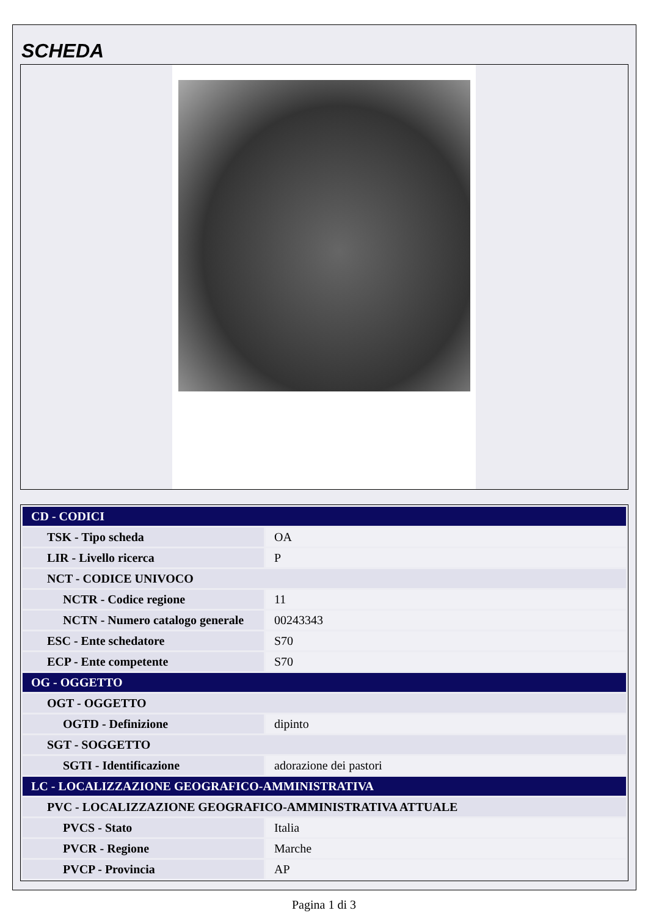SCHEDA
| CD - CODICI | |
| TSK - Tipo scheda | OA |
| LIR - Livello ricerca | P |
| NCT - CODICE UNIVOCO | |
| NCTR - Codice regione | 11 |
| NCTN - Numero catalogo generale | 00243343 |
| ESC - Ente schedatore | S70 |
| ECP - Ente competente | S70 |
| OG - OGGETTO | |
| OGT - OGGETTO | |
| OGTD - Definizione | dipinto |
| SGT - SOGGETTO | |
| SGTI - Identificazione | adorazione dei pastori |
| LC - LOCALIZZAZIONE GEOGRAFICO-AMMINISTRATIVA | |
| PVC - LOCALIZZAZIONE GEOGRAFICO-AMMINISTRATIVA ATTUALE | |
| PVCS - Stato | Italia |
| PVCR - Regione | Marche |
| PVCP - Provincia | AP |
Pagina 1 di 3